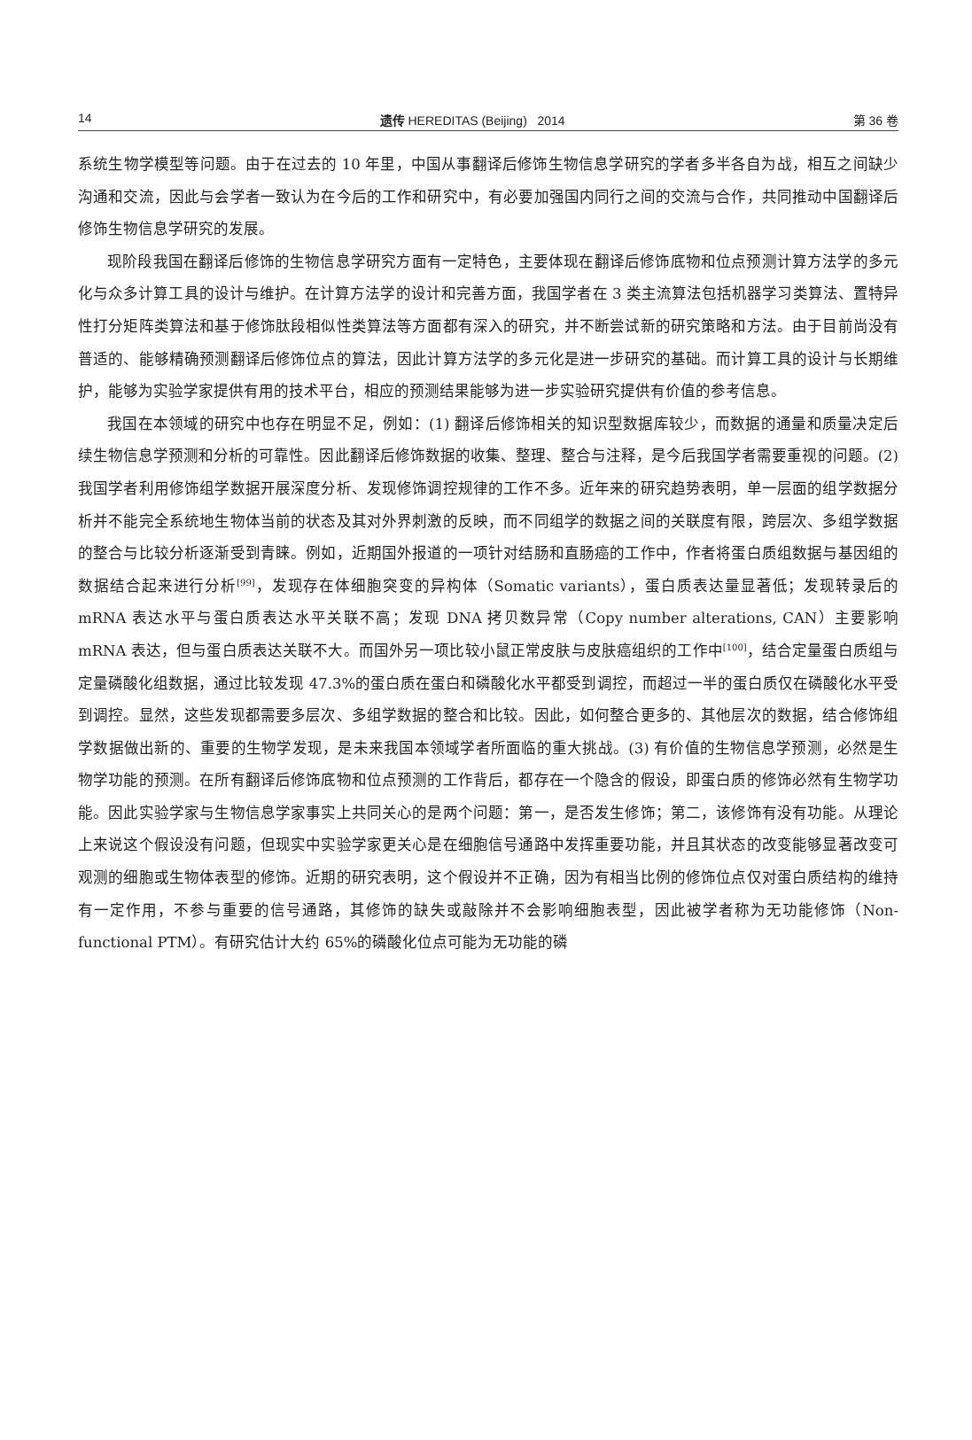14 遗传 HEREDITAS (Beijing) 2014 第 36 卷
系统生物学模型等问题。由于在过去的 10 年里，中国从事翻译后修饰生物信息学研究的学者多半各自为战，相互之间缺少沟通和交流，因此与会学者一致认为在今后的工作和研究中，有必要加强国内同行之间的交流与合作，共同推动中国翻译后修饰生物信息学研究的发展。
现阶段我国在翻译后修饰的生物信息学研究方面有一定特色，主要体现在翻译后修饰底物和位点预测计算方法学的多元化与众多计算工具的设计与维护。在计算方法学的设计和完善方面，我国学者在 3 类主流算法包括机器学习类算法、置特异性打分矩阵类算法和基于修饰肽段相似性类算法等方面都有深入的研究，并不断尝试新的研究策略和方法。由于目前尚没有普适的、能够精确预测翻译后修饰位点的算法，因此计算方法学的多元化是进一步研究的基础。而计算工具的设计与长期维护，能够为实验学家提供有用的技术平台，相应的预测结果能够为进一步实验研究提供有价值的参考信息。
我国在本领域的研究中也存在明显不足，例如：(1) 翻译后修饰相关的知识型数据库较少，而数据的通量和质量决定后续生物信息学预测和分析的可靠性。因此翻译后修饰数据的收集、整理、整合与注释，是今后我国学者需要重视的问题。(2) 我国学者利用修饰组学数据开展深度分析、发现修饰调控规律的工作不多。近年来的研究趋势表明，单一层面的组学数据分析并不能完全系统地生物体当前的状态及其对外界刺激的反映，而不同组学的数据之间的关联度有限，跨层次、多组学数据的整合与比较分析逐渐受到青睐。例如，近期国外报道的一项针对结肠和直肠癌的工作中，作者将蛋白质组数据与基因组的数据结合起来进行分析<sup>[99]</sup>，发现存在体细胞突变的异构体（Somatic variants），蛋白质表达量显著低；发现转录后的 mRNA 表达水平与蛋白质表达水平关联不高；发现 DNA 拷贝数异常（Copy number alterations, CAN）主要影响 mRNA 表达，但与蛋白质表达关联不大。而国外另一项比较小鼠正常皮肤与皮肤癌组织的工作中<sup>[100]</sup>，结合定量蛋白质组与定量磷酸化组数据，通过比较发现 47.3%的蛋白质在蛋白和磷酸化水平都受到调控，而超过一半的蛋白质仅在磷酸化水平受到调控。显然，这些发现都需要多层次、多组学数据的整合和比较。因此，如何整合更多的、其他层次的数据，结合修饰组学数据做出新的、重要的生物学发现，是未来我国本领域学者所面临的重大挑战。(3) 有价值的生物信息学预测，必然是生物学功能的预测。在所有翻译后修饰底物和位点预测的工作背后，都存在一个隐含的假设，即蛋白质的修饰必然有生物学功能。因此实验学家与生物信息学家事实上共同关心的是两个问题：第一，是否发生修饰；第二，该修饰有没有功能。从理论上来说这个假设没有问题，但现实中实验学家更关心是在细胞信号通路中发挥重要功能，并且其状态的改变能够显著改变可观测的细胞或生物体表型的修饰。近期的研究表明，这个假设并不正确，因为有相当比例的修饰位点仅对蛋白质结构的维持有一定作用，不参与重要的信号通路，其修饰的缺失或敲除并不会影响细胞表型，因此被学者称为无功能修饰（Non-functional PTM）。有研究估计大约 65%的磷酸化位点可能为无功能的磷